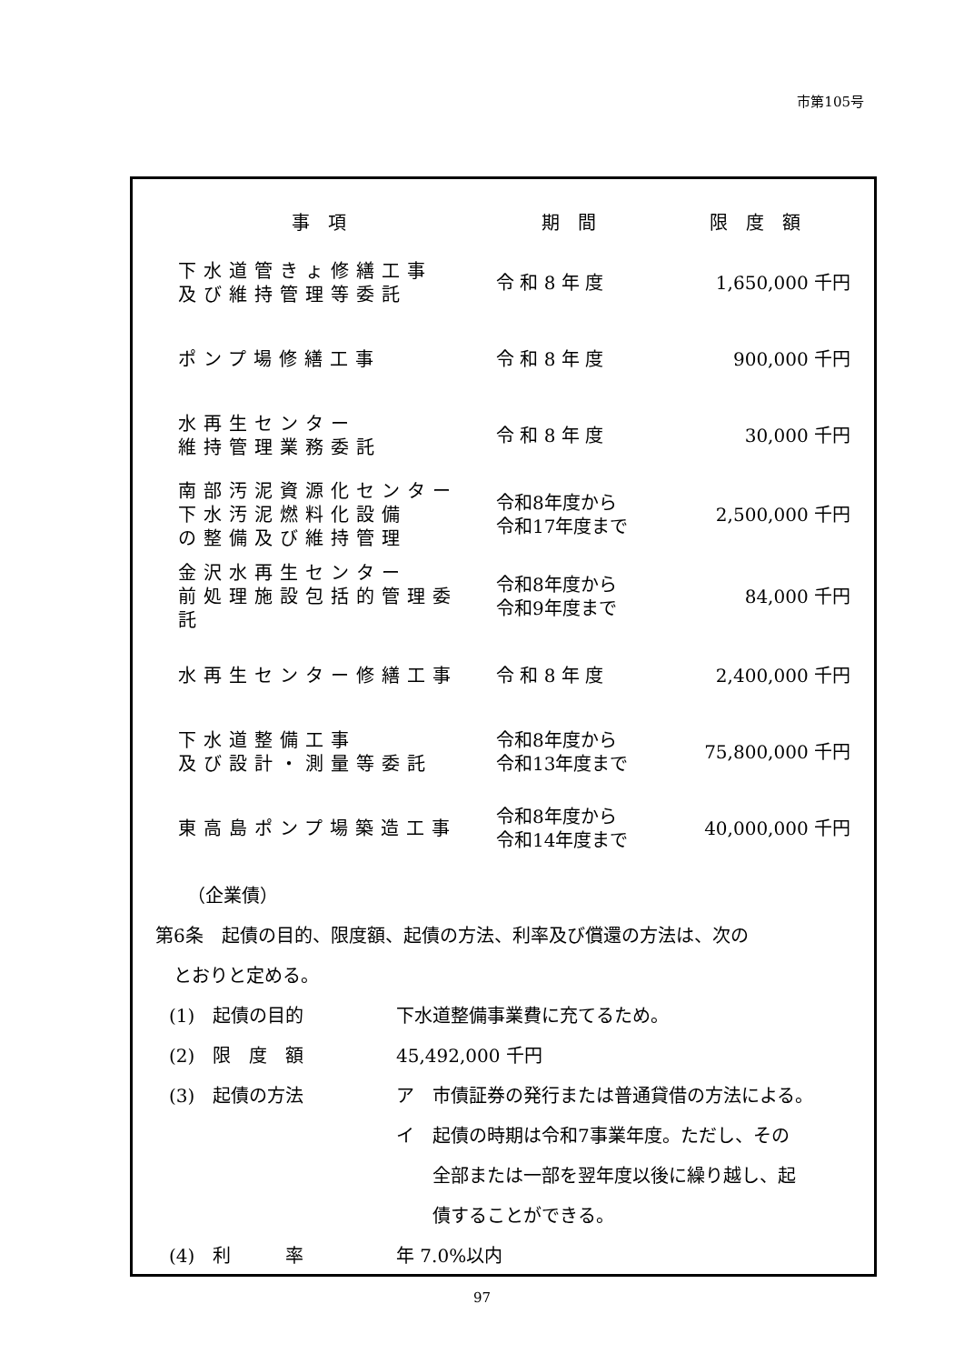市第105号
| 事項 | 期間 | 限度額 |
| --- | --- | --- |
| 下水道管きょ修繕工事 及び維持管理等委託 | 令 和 8 年 度 | 1,650,000 千円 |
| ポンプ場修繕工事 | 令 和 8 年 度 | 900,000 千円 |
| 水再生センター 維持管理業務委託 | 令 和 8 年 度 | 30,000 千円 |
| 南部汚泥資源化センター 下水汚泥燃料化設備 の整備及び維持管理 | 令和8年度から 令和17年度まで | 2,500,000 千円 |
| 金沢水再生センター 前処理施設包括的管理委託 | 令和8年度から 令和9年度まで | 84,000 千円 |
| 水再生センター修繕工事 | 令 和 8 年 度 | 2,400,000 千円 |
| 下水道整備工事 及び設計・測量等委託 | 令和8年度から 令和13年度まで | 75,800,000 千円 |
| 東高島ポンプ場築造工事 | 令和8年度から 令和14年度まで | 40,000,000 千円 |
（企業債）
第6条　起債の目的、限度額、起債の方法、利率及び償還の方法は、次の
　とおりと定める。
(1)　起債の目的 下水道整備事業費に充てるため。
(2)　限　度　額 45,492,000 千円
(3)　起債の方法 ア　市債証券の発行または普通貸借の方法による。
イ　起債の時期は令和7事業年度。ただし、その
　　全部または一部を翌年度以後に繰り越し、起
　　債することができる。
(4)　利　　　率 年 7.0%以内
97